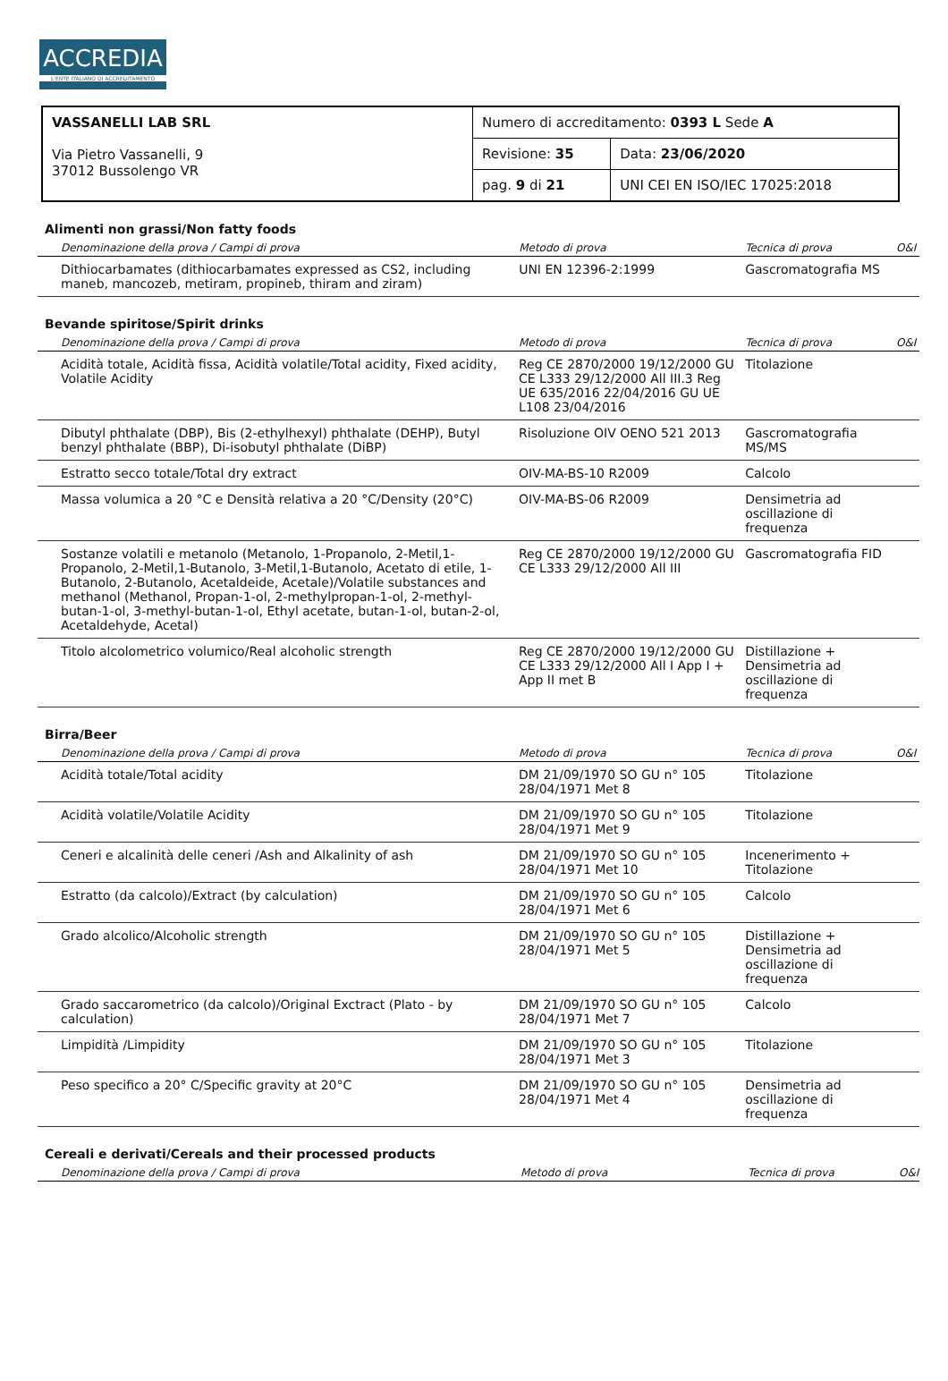ACCREDIA
L'ENTE ITALIANO DI ACCREDITAMENTO
| VASSANELLI LAB SRL Via Pietro Vassanelli, 9 37012 Bussolengo VR | Numero di accreditamento: 0393 L Sede A | |
| | Revisione: 35 | Data: 23/06/2020 |
| | pag. 9 di 21 | UNI CEI EN ISO/IEC 17025:2018 |
Alimenti non grassi/Non fatty foods
| Denominazione della prova / Campi di prova | Metodo di prova | Tecnica di prova | O&I |
| --- | --- | --- | --- |
| Dithiocarbamates (dithiocarbamates expressed as CS2, including maneb, mancozeb, metiram, propineb, thiram and ziram) | UNI EN 12396-2:1999 | Gascromatografia MS | |
Bevande spiritose/Spirit drinks
| Denominazione della prova / Campi di prova | Metodo di prova | Tecnica di prova | O&I |
| --- | --- | --- | --- |
| Acidità totale, Acidità fissa, Acidità volatile/Total acidity, Fixed acidity, Volatile Acidity | Reg CE 2870/2000 19/12/2000 GU CE L333 29/12/2000 All III.3 Reg UE 635/2016 22/04/2016 GU UE L108 23/04/2016 | Titolazione | |
| Dibutyl phthalate (DBP), Bis (2-ethylhexyl) phthalate (DEHP), Butyl benzyl phthalate (BBP), Di-isobutyl phthalate (DiBP) | Risoluzione OIV OENO 521 2013 | Gascromatografia MS/MS | |
| Estratto secco totale/Total dry extract | OIV-MA-BS-10 R2009 | Calcolo | |
| Massa volumica a 20 °C e Densità relativa a 20 °C/Density (20°C) | OIV-MA-BS-06 R2009 | Densimetria ad oscillazione di frequenza | |
| Sostanze volatili e metanolo (Metanolo, 1-Propanolo, 2-Metil,1-Propanolo, 2-Metil,1-Butanolo, 3-Metil,1-Butanolo, Acetato di etile, 1-Butanolo, 2-Butanolo, Acetaldeide, Acetale)/Volatile substances and methanol (Methanol, Propan-1-ol, 2-methylpropan-1-ol, 2-methyl-butan-1-ol, 3-methyl-butan-1-ol, Ethyl acetate, butan-1-ol, butan-2-ol, Acetaldehyde, Acetal) | Reg CE 2870/2000 19/12/2000 GU CE L333 29/12/2000 All III | Gascromatografia FID | |
| Titolo alcolometrico volumico/Real alcoholic strength | Reg CE 2870/2000 19/12/2000 GU CE L333 29/12/2000 All I App I + App II met B | Distillazione + Densimetria ad oscillazione di frequenza | |
Birra/Beer
| Denominazione della prova / Campi di prova | Metodo di prova | Tecnica di prova | O&I |
| --- | --- | --- | --- |
| Acidità totale/Total acidity | DM 21/09/1970 SO GU n° 105 28/04/1971 Met 8 | Titolazione | |
| Acidità volatile/Volatile Acidity | DM 21/09/1970 SO GU n° 105 28/04/1971 Met 9 | Titolazione | |
| Ceneri e alcalinità delle ceneri /Ash and Alkalinity of ash | DM 21/09/1970 SO GU n° 105 28/04/1971 Met 10 | Incenerimento + Titolazione | |
| Estratto (da calcolo)/Extract (by calculation) | DM 21/09/1970 SO GU n° 105 28/04/1971 Met 6 | Calcolo | |
| Grado alcolico/Alcoholic strength | DM 21/09/1970 SO GU n° 105 28/04/1971 Met 5 | Distillazione + Densimetria ad oscillazione di frequenza | |
| Grado saccarometrico (da calcolo)/Original Exctract (Plato - by calculation) | DM 21/09/1970 SO GU n° 105 28/04/1971 Met 7 | Calcolo | |
| Limpidità /Limpidity | DM 21/09/1970 SO GU n° 105 28/04/1971 Met 3 | Titolazione | |
| Peso specifico a 20° C/Specific gravity at 20°C | DM 21/09/1970 SO GU n° 105 28/04/1971 Met 4 | Densimetria ad oscillazione di frequenza | |
Cereali e derivati/Cereals and their processed products
| Denominazione della prova / Campi di prova | Metodo di prova | Tecnica di prova | O&I |
| --- | --- | --- | --- |